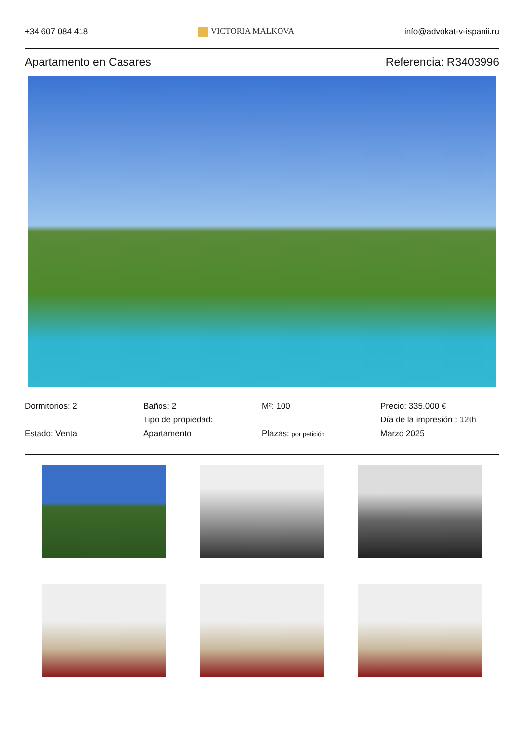+34 607 084 418 VICTORIA MALKOVA info@advokat-v-ispanii.ru
Apartamento en Casares Referencia: R3403996
Dormitorios: 2
Estado: Venta
Baños: 2
Tipo de propiedad:
Apartamento
M²: 100
Plazas: por petición
Precio: 335.000 €
Día de la impresión : 12th Marzo 2025